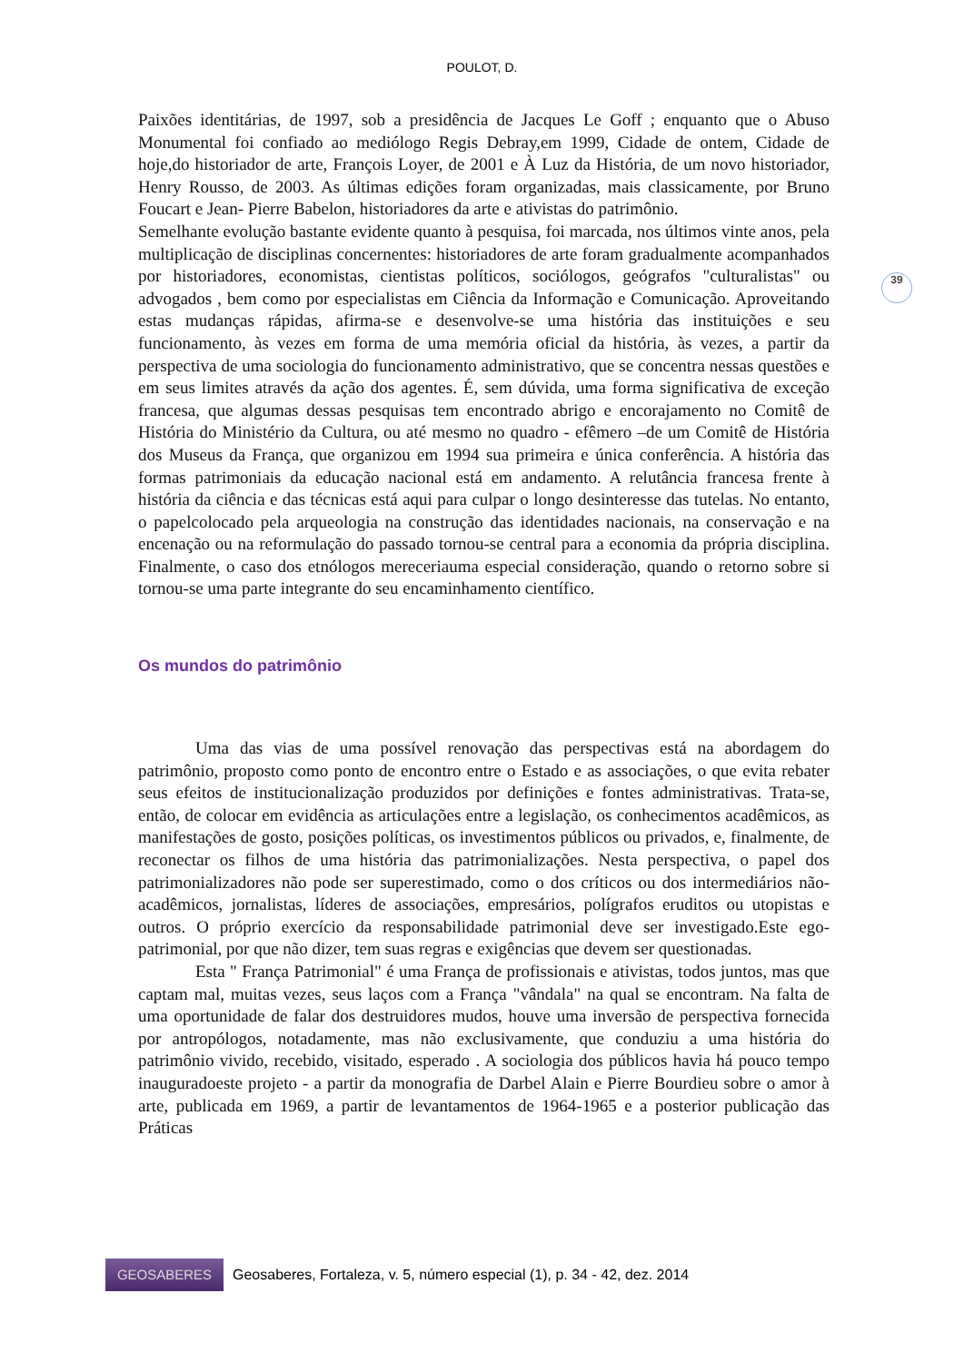POULOT, D.
39
Paixões identitárias, de 1997, sob a presidência de Jacques Le Goff ; enquanto que o Abuso Monumental foi confiado ao mediólogo Regis Debray,em 1999, Cidade de ontem, Cidade de hoje,do historiador de arte, François Loyer, de 2001 e À Luz da História, de um novo historiador, Henry Rousso, de 2003. As últimas edições foram organizadas, mais classicamente, por Bruno Foucart e Jean- Pierre Babelon, historiadores da arte e ativistas do patrimônio.
Semelhante evolução bastante evidente quanto à pesquisa, foi marcada, nos últimos vinte anos, pela multiplicação de disciplinas concernentes: historiadores de arte foram gradualmente acompanhados por historiadores, economistas, cientistas políticos, sociólogos, geógrafos "culturalistas" ou advogados , bem como por especialistas em Ciência da Informação e Comunicação. Aproveitando estas mudanças rápidas, afirma-se e desenvolve-se uma história das instituições e seu funcionamento, às vezes em forma de uma memória oficial da história, às vezes, a partir da perspectiva de uma sociologia do funcionamento administrativo, que se concentra nessas questões e em seus limites através da ação dos agentes. É, sem dúvida, uma forma significativa de exceção francesa, que algumas dessas pesquisas tem encontrado abrigo e encorajamento no Comitê de História do Ministério da Cultura, ou até mesmo no quadro - efêmero –de um Comitê de História dos Museus da França, que organizou em 1994 sua primeira e única conferência. A história das formas patrimoniais da educação nacional está em andamento. A relutância francesa frente à história da ciência e das técnicas está aqui para culpar o longo desinteresse das tutelas. No entanto, o papelcolocado pela arqueologia na construção das identidades nacionais, na conservação e na encenação ou na reformulação do passado tornou-se central para a economia da própria disciplina. Finalmente, o caso dos etnólogos mereceriauma especial consideração, quando o retorno sobre si tornou-se uma parte integrante do seu encaminhamento científico.
Os mundos do patrimônio
Uma das vias de uma possível renovação das perspectivas está na abordagem do patrimônio, proposto como ponto de encontro entre o Estado e as associações, o que evita rebater seus efeitos de institucionalização produzidos por definições e fontes administrativas. Trata-se, então, de colocar em evidência as articulações entre a legislação, os conhecimentos acadêmicos, as manifestações de gosto, posições políticas, os investimentos públicos ou privados, e, finalmente, de reconectar os filhos de uma história das patrimonializações. Nesta perspectiva, o papel dos patrimonializadores não pode ser superestimado, como o dos críticos ou dos intermediários não-acadêmicos, jornalistas, líderes de associações, empresários, polígrafos eruditos ou utopistas e outros. O próprio exercício da responsabilidade patrimonial deve ser investigado.Este ego-patrimonial, por que não dizer, tem suas regras e exigências que devem ser questionadas.
Esta " França Patrimonial" é uma França de profissionais e ativistas, todos juntos, mas que captam mal, muitas vezes, seus laços com a França "vândala" na qual se encontram. Na falta de uma oportunidade de falar dos destruidores mudos, houve uma inversão de perspectiva fornecida por antropólogos, notadamente, mas não exclusivamente, que conduziu a uma história do patrimônio vivido, recebido, visitado, esperado . A sociologia dos públicos havia há pouco tempo inauguradoeste projeto - a partir da monografia de Darbel Alain e Pierre Bourdieu sobre o amor à arte, publicada em 1969, a partir de levantamentos de 1964-1965 e a posterior publicação das Práticas
GEOSABERES
Geosaberes, Fortaleza, v. 5, número especial (1), p. 34 - 42, dez. 2014